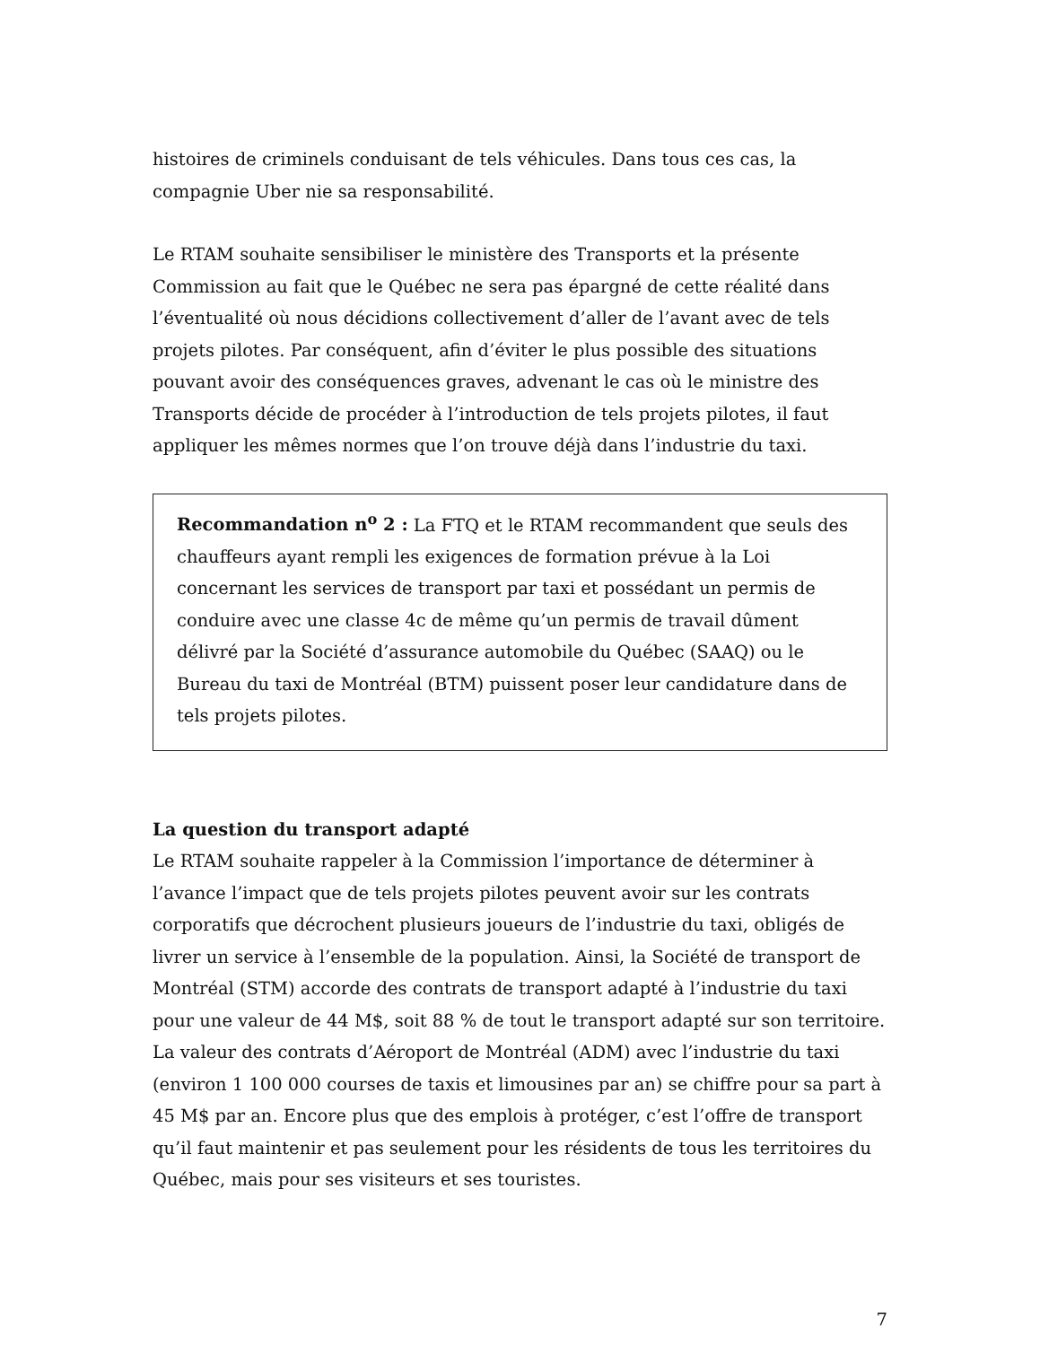histoires de criminels conduisant de tels véhicules. Dans tous ces cas, la compagnie Uber nie sa responsabilité.
Le RTAM souhaite sensibiliser le ministère des Transports et la présente Commission au fait que le Québec ne sera pas épargné de cette réalité dans l’éventualité où nous décidions collectivement d’aller de l’avant avec de tels projets pilotes. Par conséquent, afin d’éviter le plus possible des situations pouvant avoir des conséquences graves, advenant le cas où le ministre des Transports décide de procéder à l’introduction de tels projets pilotes, il faut appliquer les mêmes normes que l’on trouve déjà dans l’industrie du taxi.
Recommandation n<sup>o</sup> 2 : La FTQ et le RTAM recommandent que seuls des chauffeurs ayant rempli les exigences de formation prévue à la Loi concernant les services de transport par taxi et possédant un permis de conduire avec une classe 4c de même qu’un permis de travail dûment délivré par la Société d’assurance automobile du Québec (SAAQ) ou le Bureau du taxi de Montréal (BTM) puissent poser leur candidature dans de tels projets pilotes.
La question du transport adapté
Le RTAM souhaite rappeler à la Commission l’importance de déterminer à l’avance l’impact que de tels projets pilotes peuvent avoir sur les contrats corporatifs que décrochent plusieurs joueurs de l’industrie du taxi, obligés de livrer un service à l’ensemble de la population. Ainsi, la Société de transport de Montréal (STM) accorde des contrats de transport adapté à l’industrie du taxi pour une valeur de 44 M$, soit 88 % de tout le transport adapté sur son territoire. La valeur des contrats d’Aéroport de Montréal (ADM) avec l’industrie du taxi (environ 1 100 000 courses de taxis et limousines par an) se chiffre pour sa part à 45 M$ par an. Encore plus que des emplois à protéger, c’est l’offre de transport qu’il faut maintenir et pas seulement pour les résidents de tous les territoires du Québec, mais pour ses visiteurs et ses touristes.
7